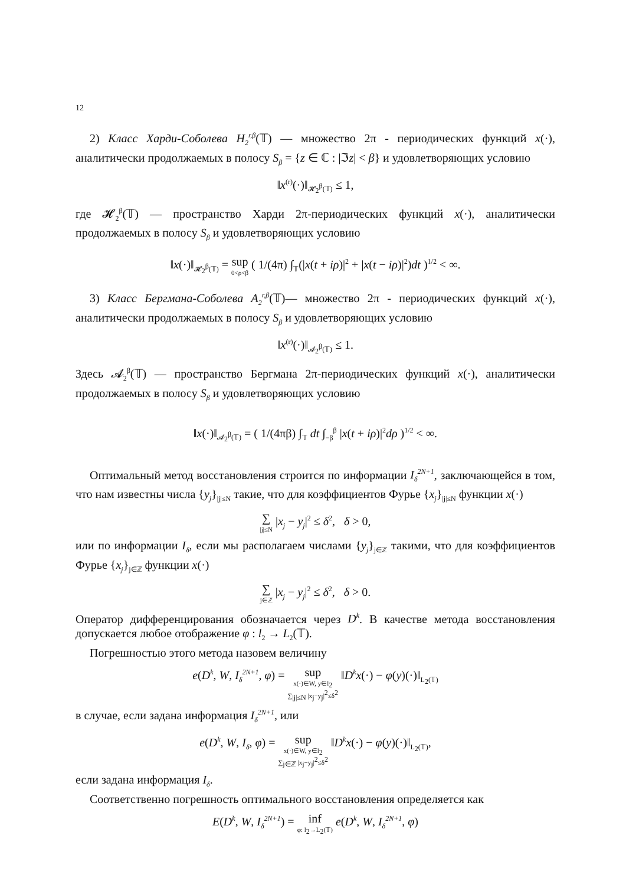12
2) Класс Харди-Соболева H<sub>2</sub><sup>r,β</sup>(𝕋) — множество 2π - периодических функций x(·), аналитически продолжаемых в полосу S<sub>β</sub> = {z ∈ ℂ : |ℑz| < β} и удовлетворяющих условию
‖x<sup>(r)</sup>(·)‖<sub>𝓗<sub>2</sub><sup>β</sup>(𝕋)</sub> ≤ 1,
где 𝓗<sub>2</sub><sup>β</sup>(𝕋) — пространство Харди 2π-периодических функций x(·), аналитически продолжаемых в полосу S<sub>β</sub> и удовлетворяющих условию
‖x(·)‖<sub>𝓗<sub>2</sub><sup>β</sup>(𝕋)</sub> = sup 0<ρ<β ( 1/(4π) ∫<sub>𝕋</sub>(|x(t + iρ)|<sup>2</sup> + |x(t − iρ)|<sup>2</sup>)dt )<sup>1/2</sup> < ∞.
3) Класс Бергмана-Соболева A<sub>2</sub><sup>r,β</sup>(𝕋)— множество 2π - периодических функций x(·), аналитически продолжаемых в полосу S<sub>β</sub> и удовлетворяющих условию
‖x<sup>(r)</sup>(·)‖<sub>𝓐<sub>2</sub><sup>β</sup>(𝕋)</sub> ≤ 1.
Здесь 𝓐<sub>2</sub><sup>β</sup>(𝕋) — пространство Бергмана 2π-периодических функций x(·), аналитически продолжаемых в полосу S<sub>β</sub> и удовлетворяющих условию
‖x(·)‖<sub>𝓐<sub>2</sub><sup>β</sup>(𝕋)</sub> = ( 1/(4πβ) ∫<sub>𝕋</sub> dt ∫<sub>−β</sub><sup>β</sup> |x(t + iρ)|<sup>2</sup>dρ )<sup>1/2</sup> < ∞.
Оптимальный метод восстановления строится по информации I<sub>δ</sub><sup>2N+1</sup>, заключающейся в том, что нам известны числа {y<sub>j</sub>}<sub>|j|≤N</sub> такие, что для коэффициентов Фурье {x<sub>j</sub>}<sub>|j|≤N</sub> функции x(·)
∑ |j|≤N |x<sub>j</sub> − y<sub>j</sub>|<sup>2</sup> ≤ δ<sup>2</sup>, δ > 0,
или по информации I<sub>δ</sub>, если мы располагаем числами {y<sub>j</sub>}<sub>j∈ℤ</sub> такими, что для коэффициентов Фурье {x<sub>j</sub>}<sub>j∈ℤ</sub> функции x(·)
∑ j∈ℤ |x<sub>j</sub> − y<sub>j</sub>|<sup>2</sup> ≤ δ<sup>2</sup>, δ > 0.
Оператор дифференцирования обозначается через D<sup>k</sup>. В качестве метода восстановления допускается любое отображение φ : l<sub>2</sub> → L<sub>2</sub>(𝕋).
Погрешностью этого метода назовем величину
e(D<sup>k</sup>, W, I<sub>δ</sub><sup>2N+1</sup>, φ) = sup x(·)∈W, y∈l<sub>2</sub> ∑<sub>|j|≤N</sub> |x<sub>j</sub>−y<sub>j</sub>|<sup>2</sup>≤δ<sup>2</sup> ‖D<sup>k</sup>x(·) − φ(y)(·)‖<sub>L<sub>2</sub>(𝕋)</sub>
в случае, если задана информация I<sub>δ</sub><sup>2N+1</sup>, или
e(D<sup>k</sup>, W, I<sub>δ</sub>, φ) = sup x(·)∈W, y∈l<sub>2</sub> ∑<sub>j∈ℤ</sub> |x<sub>j</sub>−y<sub>j</sub>|<sup>2</sup>≤δ<sup>2</sup> ‖D<sup>k</sup>x(·) − φ(y)(·)‖<sub>L<sub>2</sub>(𝕋)</sub>,
если задана информация I<sub>δ</sub>.
Соответственно погрешность оптимального восстановления определяется как
E(D<sup>k</sup>, W, I<sub>δ</sub><sup>2N+1</sup>) = inf φ: l<sub>2</sub>→L<sub>2</sub>(𝕋) e(D<sup>k</sup>, W, I<sub>δ</sub><sup>2N+1</sup>, φ)